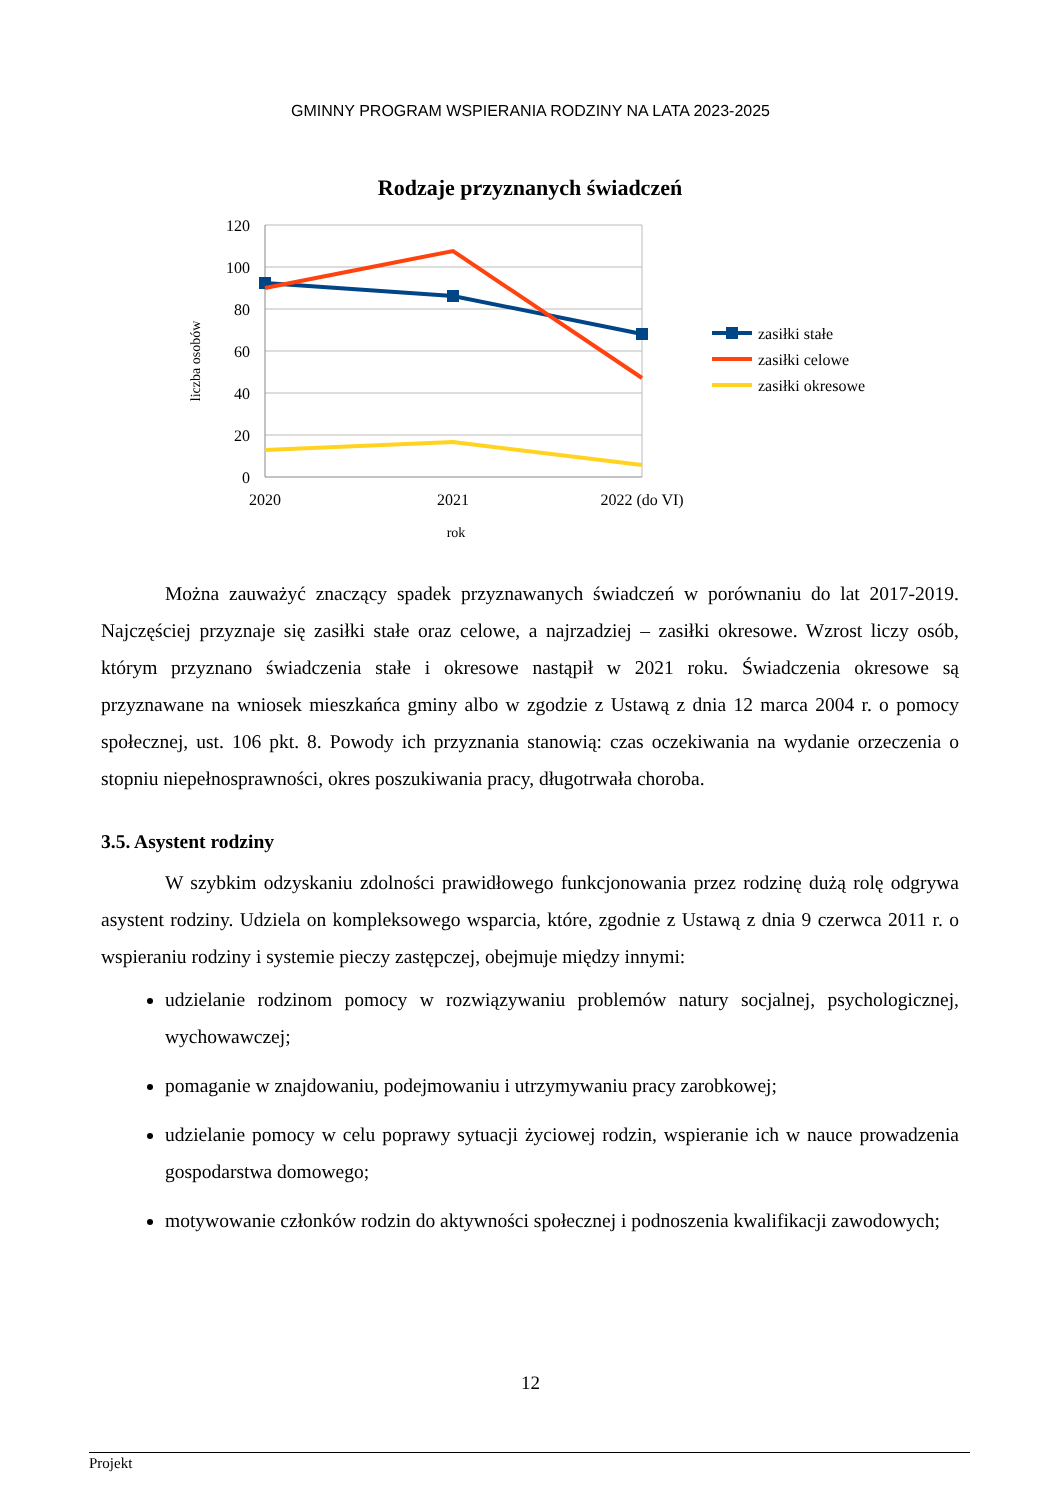GMINNY PROGRAM WSPIERANIA RODZINY NA LATA 2023-2025
Rodzaje przyznanych świadczeń
120
100
80
60
40
20
0
2020
2021
2022 (do VI)
rok
liczba osobów
zasiłki stałe
zasiłki celowe
zasiłki okresowe
Można zauważyć znaczący spadek przyznawanych świadczeń w porównaniu do lat 2017-2019. Najczęściej przyznaje się zasiłki stałe oraz celowe, a najrzadziej – zasiłki okresowe. Wzrost liczy osób, którym przyznano świadczenia stałe i okresowe nastąpił w 2021 roku. Świadczenia okresowe są przyznawane na wniosek mieszkańca gminy albo w zgodzie z Ustawą z dnia 12 marca 2004 r. o pomocy społecznej, ust. 106 pkt. 8. Powody ich przyznania stanowią: czas oczekiwania na wydanie orzeczenia o stopniu niepełnosprawności, okres poszukiwania pracy, długotrwała choroba.
3.5. Asystent rodziny
W szybkim odzyskaniu zdolności prawidłowego funkcjonowania przez rodzinę dużą rolę odgrywa asystent rodziny. Udziela on kompleksowego wsparcia, które, zgodnie z Ustawą z dnia 9 czerwca 2011 r. o wspieraniu rodziny i systemie pieczy zastępczej, obejmuje między innymi:
udzielanie rodzinom pomocy w rozwiązywaniu problemów natury socjalnej, psychologicznej, wychowawczej;
pomaganie w znajdowaniu, podejmowaniu i utrzymywaniu pracy zarobkowej;
udzielanie pomocy w celu poprawy sytuacji życiowej rodzin, wspieranie ich w nauce prowadzenia gospodarstwa domowego;
motywowanie członków rodzin do aktywności społecznej i podnoszenia kwalifikacji zawodowych;
12
Projekt